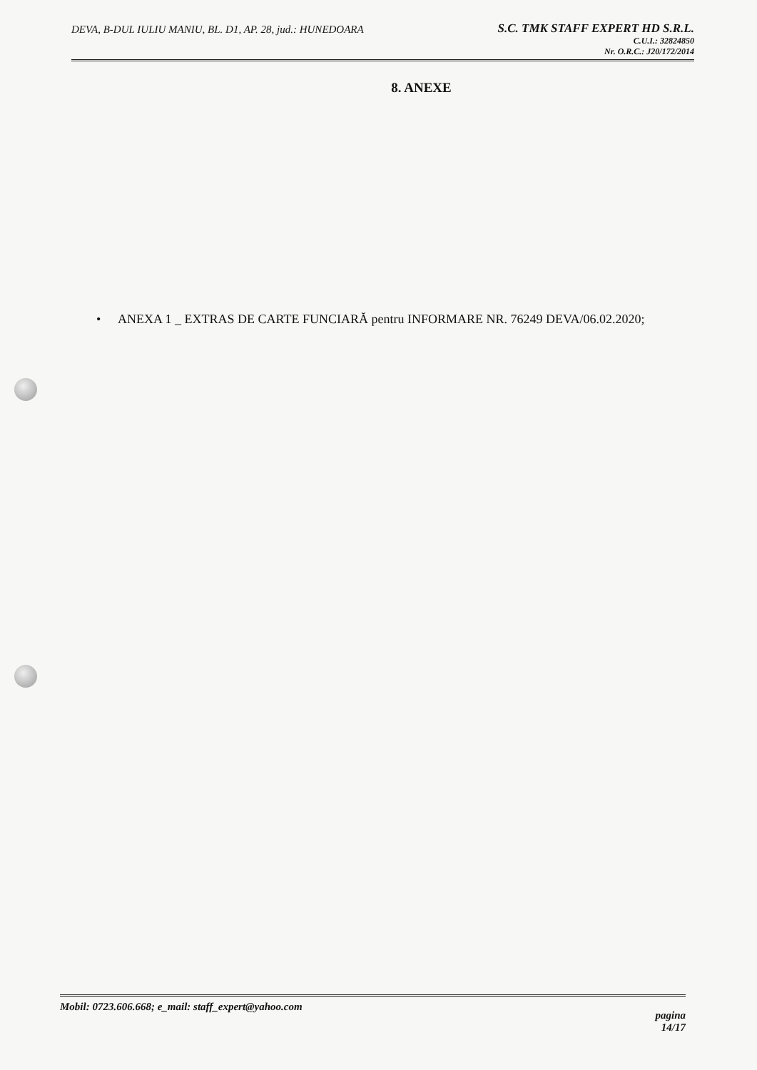DEVA, B-DUL IULIU MANIU, BL. D1, AP. 28, jud.: HUNEDOARA
S.C. TMK STAFF EXPERT HD S.R.L.
C.U.I.: 32824850
Nr. O.R.C.: J20/172/2014
8. ANEXE
• ANEXA 1 _ EXTRAS DE CARTE FUNCIARĂ pentru INFORMARE NR. 76249 DEVA/06.02.2020;
Mobil: 0723.606.668; e_mail: staff_expert@yahoo.com
pagina
14/17